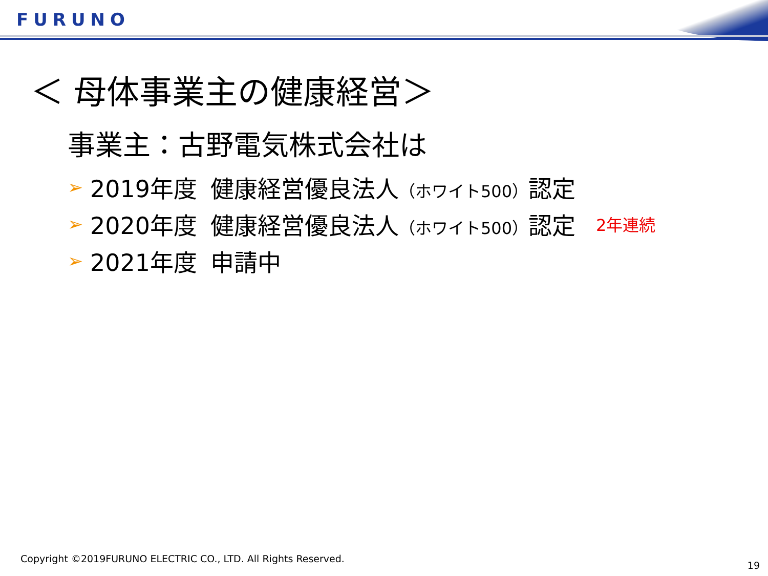FURUNO
＜ 母体事業主の健康経営＞
事業主：古野電気株式会社は
➢ 2019年度 健康経営優良法人（ホワイト500）認定
➢ 2020年度 健康経営優良法人（ホワイト500）認定 2年連続
➢ 2021年度 申請中
Copyright ©2019FURUNO ELECTRIC CO., LTD. All Rights Reserved.
19